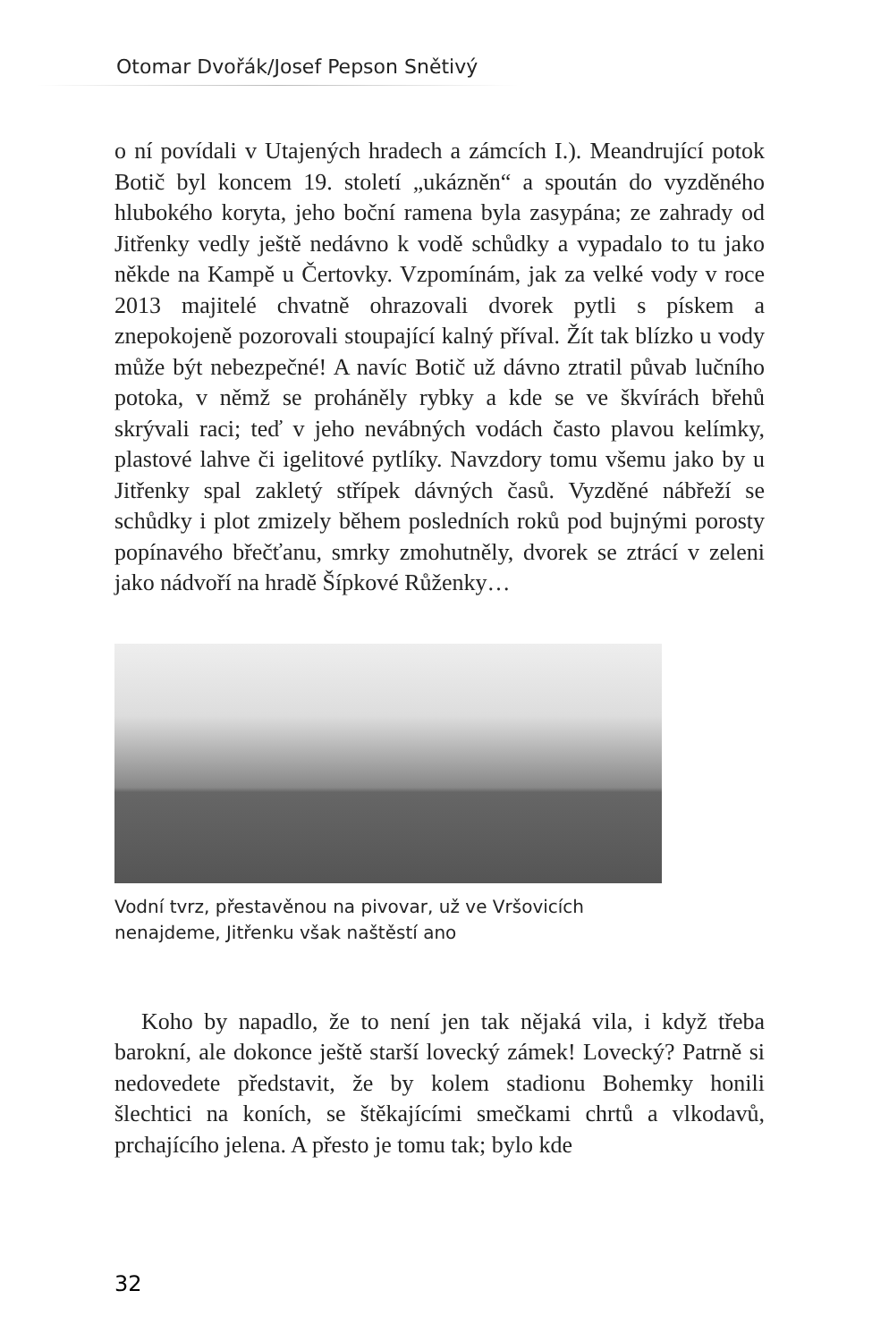Otomar Dvořák/Josef Pepson Snětivý
o ní povídali v Utajených hradech a zámcích I.). Meandrující potok Botič byl koncem 19. století „ukázněn“ a spoután do vyzděného hlubokého koryta, jeho boční ramena byla zasypána; ze zahrady od Jitřenky vedly ještě nedávno k vodě schůdky a vypadalo to tu jako někde na Kampě u Čertovky. Vzpomínám, jak za velké vody v roce 2013 majitelé chvatně ohrazovali dvorek pytli s pískem a znepokojeně pozorovali stoupající kalný příval. Žít tak blízko u vody může být nebezpečné! A navíc Botič už dávno ztratil půvab lučního potoka, v němž se proháněly rybky a kde se ve škvírách břehů skrývali raci; teď v jeho nevábných vodách často plavou kelímky, plastové lahve či igelitové pytlíky. Navzdory tomu všemu jako by u Jitřenky spal zakletý střípek dávných časů. Vyzděné nábřeží se schůdky i plot zmizely během posledních roků pod bujnými porosty popínavého břečťanu, smrky zmohutněly, dvorek se ztrácí v zeleni jako nádvoří na hradě Šípkové Růženky…
Vodní tvrz, přestavěnou na pivovar, už ve Vršovicích
nenajdeme, Jitřenku však naštěstí ano
Koho by napadlo, že to není jen tak nějaká vila, i když třeba barokní, ale dokonce ještě starší lovecký zámek! Lovecký? Patrně si nedovedete představit, že by kolem stadionu Bohemky honili šlechtici na koních, se štěkajícími smečkami chrtů a vlkodavů, prchajícího jelena. A přesto je tomu tak; bylo kde
32